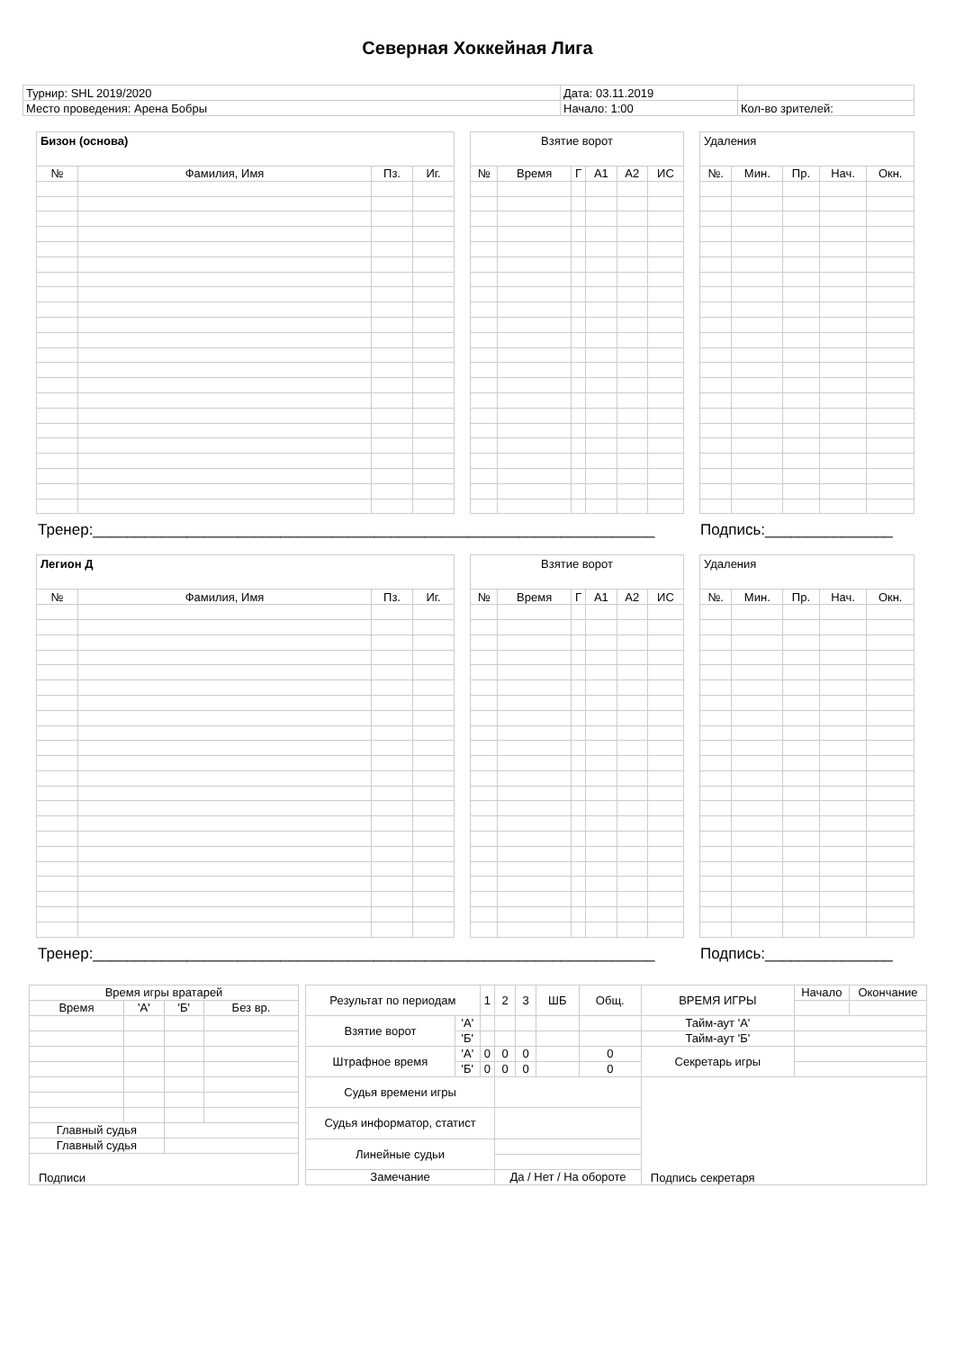Северная Хоккейная Лига
| Турнир: SHL 2019/2020 | Дата: 03.11.2019 | |
| Место проведения: Арена Бобры | Начало: 1:00 | Кол-во зрителей: |
| Бизон (основа) | | | |
| --- | --- | --- | --- |
| № | Фамилия, Имя | Пз. | Иг. |
| Взятие ворот | | | | | |
| --- | --- | --- | --- | --- | --- |
| № | Время | Г | А1 | А2 | ИС |
| Удаления | | | | |
| --- | --- | --- | --- | --- |
| №. | Мин. | Пр. | Нач. | Окн. |
Тренер:__________________________________________________________________ Подпись:_______________
| Легион Д | | | |
| --- | --- | --- | --- |
| № | Фамилия, Имя | Пз. | Иг. |
| Взятие ворот | | | | | |
| --- | --- | --- | --- | --- | --- |
| № | Время | Г | А1 | А2 | ИС |
| Удаления | | | | |
| --- | --- | --- | --- | --- |
| №. | Мин. | Пр. | Нач. | Окн. |
Тренер:__________________________________________________________________ Подпись:_______________
| Время игры вратарей | | | |
| Время | 'А' | 'Б' | Без вр. |
| Главный судья | | | |
| Главный судья | | | |
| Подписи | | | |
| Результат по периодам | | 1 | 2 | 3 | ШБ | Общ. | ВРЕМЯ ИГРЫ | Начало | Окончание |
| Взятие ворот | 'А' | | | | | | Тайм-аут 'А' | | |
| | 'Б' | | | | | | Тайм-аут 'Б' | | |
| Штрафное время | 'А' | 0 | 0 | 0 | | 0 | Секретарь игры | | |
| | 'Б' | 0 | 0 | 0 | | 0 | | | |
| Судья времени игры | | | | | | | Подпись секретаря | | |
| Судья информатор, статист | | | | | | | | | |
| Линейные судьи | | | | | | | | | |
| Замечание | | | Да / Нет / На обороте | | | | | | |